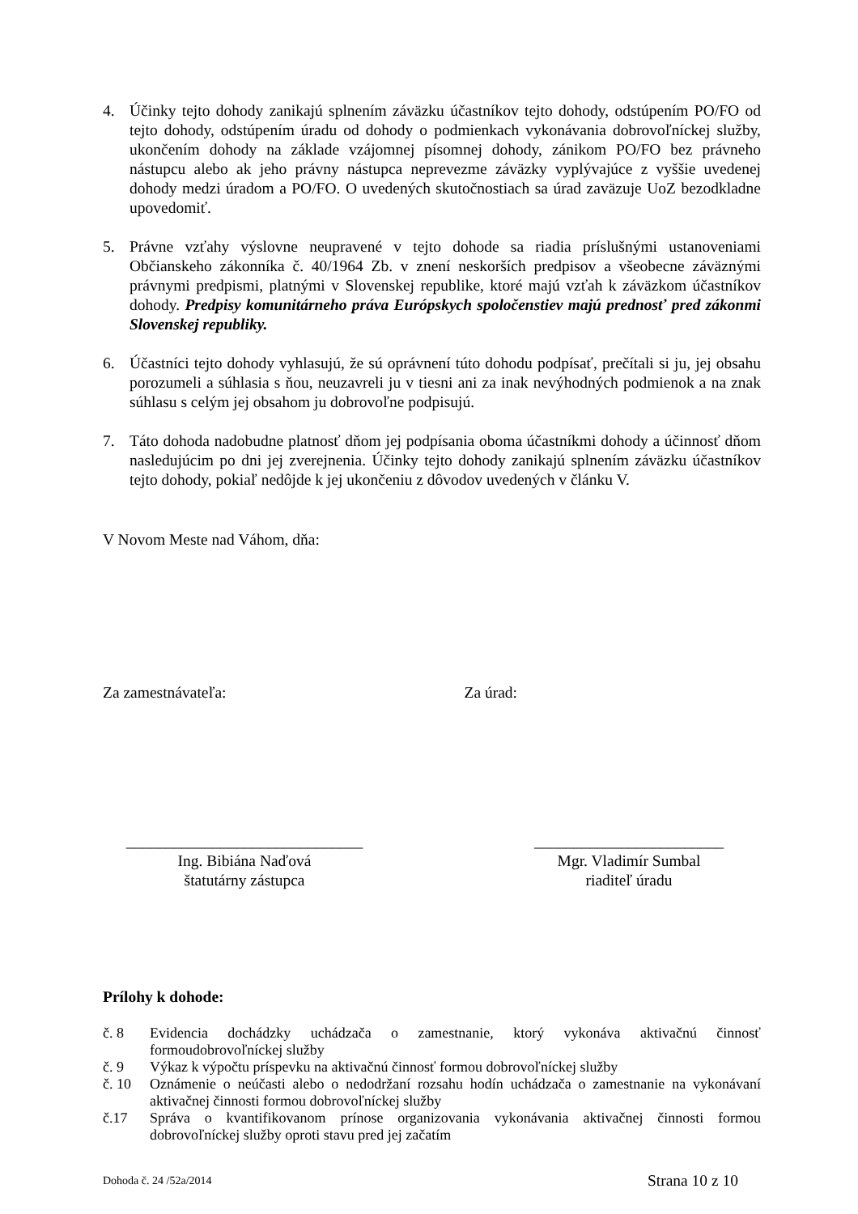4. Účinky tejto dohody zanikajú splnením záväzku účastníkov tejto dohody, odstúpením PO/FO od tejto dohody, odstúpením úradu od dohody o podmienkach vykonávania dobrovoľníckej služby, ukončením dohody na základe vzájomnej písomnej dohody, zánikom PO/FO bez právneho nástupcu alebo ak jeho právny nástupca neprevezme záväzky vyplývajúce z vyššie uvedenej dohody medzi úradom a PO/FO. O uvedených skutočnostiach sa úrad zaväzuje UoZ bezodkladne upovedomiť.
5. Právne vzťahy výslovne neupravené v tejto dohode sa riadia príslušnými ustanoveniami Občianskeho zákonníka č. 40/1964 Zb. v znení neskorších predpisov a všeobecne záväznými právnymi predpismi, platnými v Slovenskej republike, ktoré majú vzťah k záväzkom účastníkov dohody. Predpisy komunitárneho práva Európskych spoločenstiev majú prednosť pred zákonmi Slovenskej republiky.
6. Účastníci tejto dohody vyhlasujú, že sú oprávnení túto dohodu podpísať, prečítali si ju, jej obsahu porozumeli a súhlasia s ňou, neuzavreli ju v tiesni ani za inak nevýhodných podmienok a na znak súhlasu s celým jej obsahom ju dobrovoľne podpisujú.
7. Táto dohoda nadobudne platnosť dňom jej podpísania oboma účastníkmi dohody a účinnosť dňom nasledujúcim po dni jej zverejnenia. Účinky tejto dohody zanikajú splnením záväzku účastníkov tejto dohody, pokiaľ nedôjde k jej ukončeniu z dôvodov uvedených v článku V.
V Novom Meste nad Váhom, dňa:
Za zamestnávateľa: Za úrad:
______________________________
Ing. Bibiána Naďová
štatutárny zástupca
________________________
Mgr. Vladimír Sumbal
riaditeľ úradu
Prílohy k dohode:
č. 8 Evidencia dochádzky uchádzača o zamestnanie, ktorý vykonáva aktivačnú činnosť formoudobrovoľníckej služby
č. 9 Výkaz k výpočtu príspevku na aktivačnú činnosť formou dobrovoľníckej služby
č. 10 Oznámenie o neúčasti alebo o nedodržaní rozsahu hodín uchádzača o zamestnanie na vykonávaní aktivačnej činnosti formou dobrovoľníckej služby
č.17 Správa o kvantifikovanom prínose organizovania vykonávania aktivačnej činnosti formou dobrovoľníckej služby oproti stavu pred jej začatím
Dohoda č. 24 /52a/2014 Strana 10 z 10